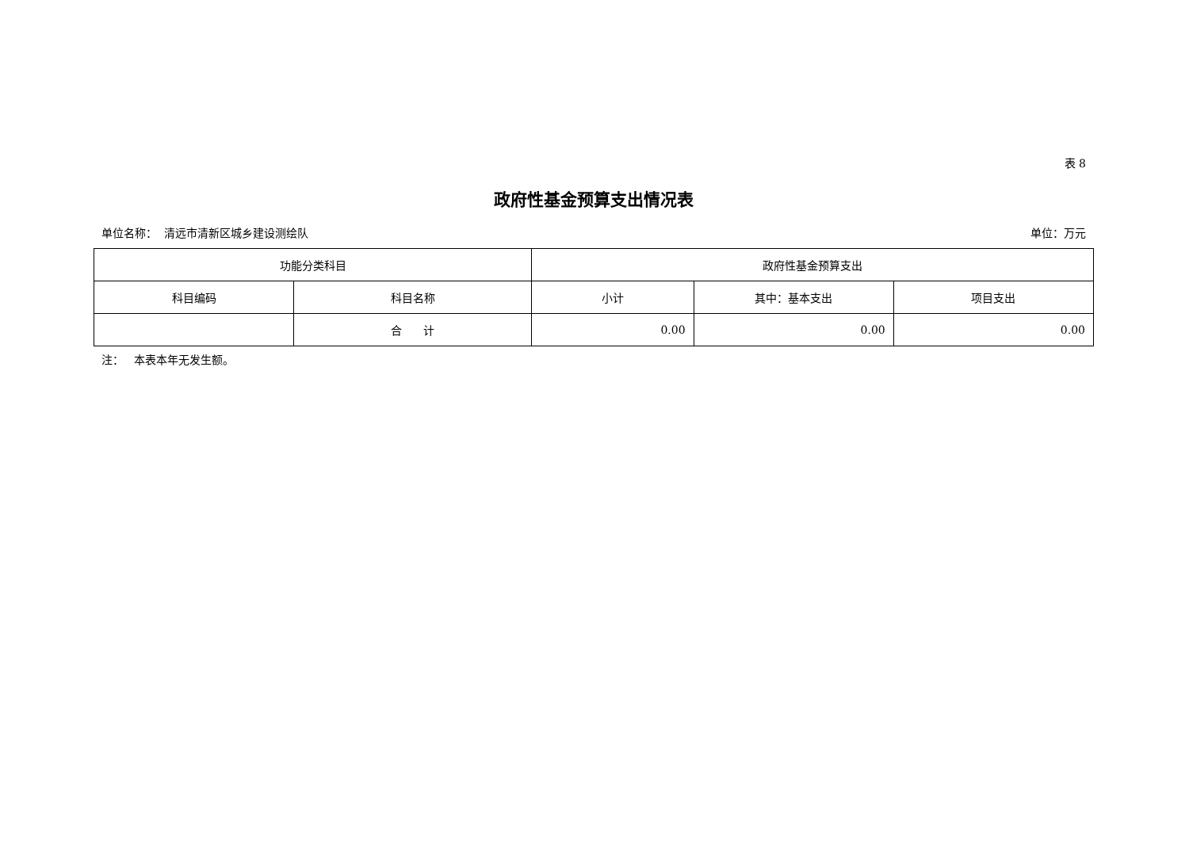表 8
政府性基金预算支出情况表
单位名称： 清远市清新区城乡建设测绘队 单位：万元
| 功能分类科目 | | 政府性基金预算支出 | | |
| --- | --- | --- | --- | --- |
| 科目编码 | 科目名称 | 小计 | 其中：基本支出 | 项目支出 |
| | 合 计 | 0.00 | 0.00 | 0.00 |
注： 本表本年无发生额。